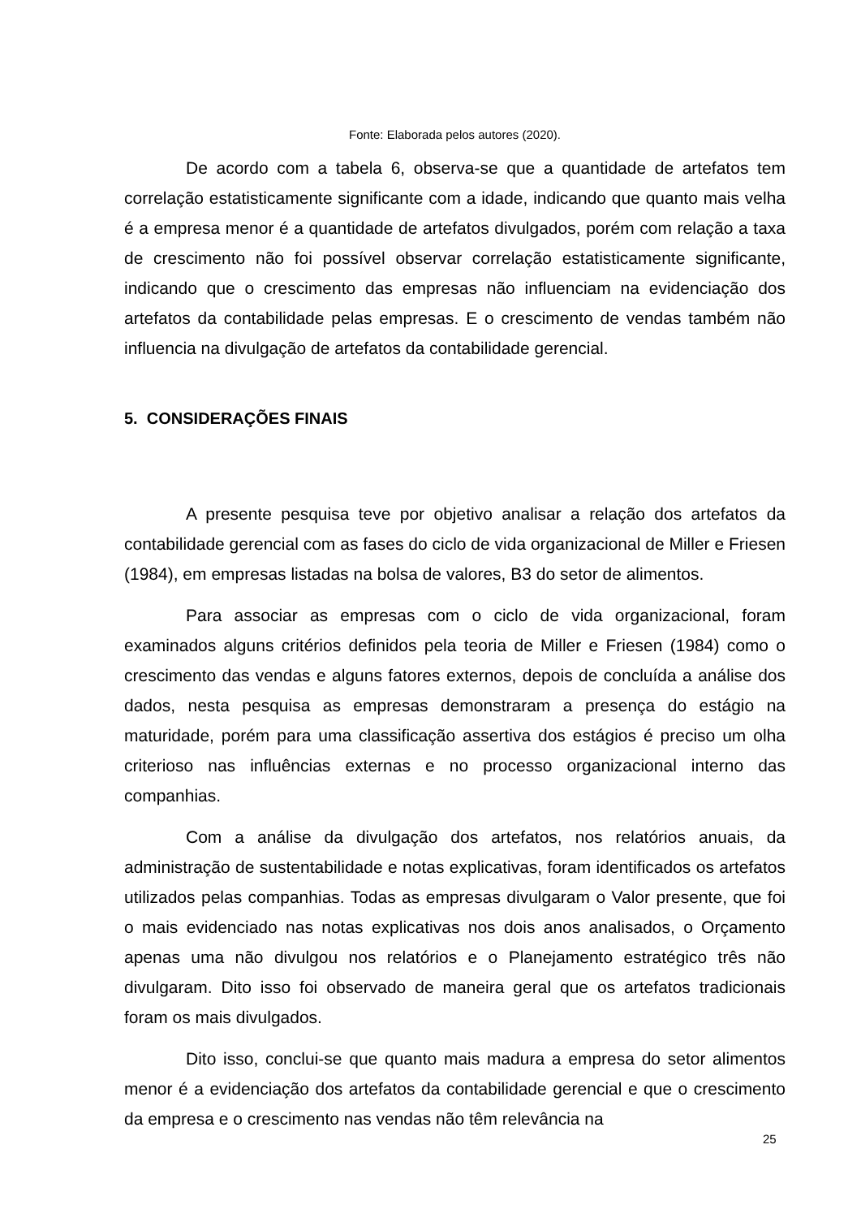Fonte: Elaborada pelos autores (2020).
De acordo com a tabela 6, observa-se que a quantidade de artefatos tem correlação estatisticamente significante com a idade, indicando que quanto mais velha é a empresa menor é a quantidade de artefatos divulgados, porém com relação a taxa de crescimento não foi possível observar correlação estatisticamente significante, indicando que o crescimento das empresas não influenciam na evidenciação dos artefatos da contabilidade pelas empresas. E o crescimento de vendas também não influencia na divulgação de artefatos da contabilidade gerencial.
5. CONSIDERAÇÕES FINAIS
A presente pesquisa teve por objetivo analisar a relação dos artefatos da contabilidade gerencial com as fases do ciclo de vida organizacional de Miller e Friesen (1984), em empresas listadas na bolsa de valores, B3 do setor de alimentos.
Para associar as empresas com o ciclo de vida organizacional, foram examinados alguns critérios definidos pela teoria de Miller e Friesen (1984) como o crescimento das vendas e alguns fatores externos, depois de concluída a análise dos dados, nesta pesquisa as empresas demonstraram a presença do estágio na maturidade, porém para uma classificação assertiva dos estágios é preciso um olha criterioso nas influências externas e no processo organizacional interno das companhias.
Com a análise da divulgação dos artefatos, nos relatórios anuais, da administração de sustentabilidade e notas explicativas, foram identificados os artefatos utilizados pelas companhias. Todas as empresas divulgaram o Valor presente, que foi o mais evidenciado nas notas explicativas nos dois anos analisados, o Orçamento apenas uma não divulgou nos relatórios e o Planejamento estratégico três não divulgaram. Dito isso foi observado de maneira geral que os artefatos tradicionais foram os mais divulgados.
Dito isso, conclui-se que quanto mais madura a empresa do setor alimentos menor é a evidenciação dos artefatos da contabilidade gerencial e que o crescimento da empresa e o crescimento nas vendas não têm relevância na
25